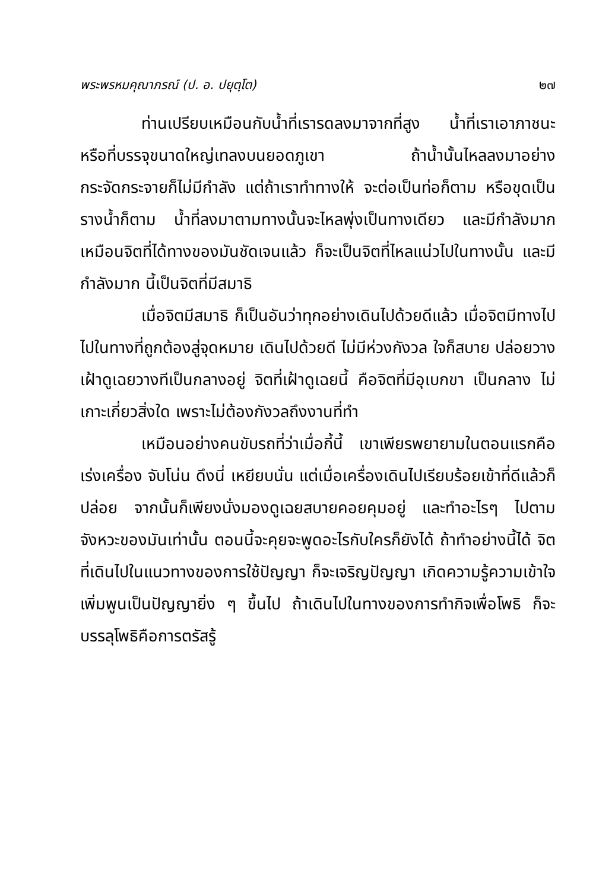พระพรหมคุณาภรณ์ (ป. อ. ปยุตฺโต) ๒๗
ท่านเปรียบเหมือนกับน้ำที่เรารดลงมาจากที่สูง น้ำที่เราเอาภาชนะหรือที่บรรจุขนาดใหญ่เทลงบนยอดภูเขา ถ้าน้ำนั้นไหลลงมาอย่างกระจัดกระจายก็ไม่มีกำลัง แต่ถ้าเราทำทางให้ จะต่อเป็นท่อก็ตาม หรือขุดเป็นรางน้ำก็ตาม น้ำที่ลงมาตามทางนั้นจะไหลพุ่งเป็นทางเดียว และมีกำลังมาก เหมือนจิตที่ได้ทางของมันชัดเจนแล้ว ก็จะเป็นจิตที่ไหลแน่วไปในทางนั้น และมีกำลังมาก นี้เป็นจิตที่มีสมาธิ
เมื่อจิตมีสมาธิ ก็เป็นอันว่าทุกอย่างเดินไปด้วยดีแล้ว เมื่อจิตมีทางไป ไปในทางที่ถูกต้องสู่จุดหมาย เดินไปด้วยดี ไม่มีห่วงกังวล ใจก็สบาย ปล่อยวาง เฝ้าดูเฉยวางทีเป็นกลางอยู่ จิตที่เฝ้าดูเฉยนี้ คือจิตที่มีอุเบกขา เป็นกลาง ไม่เกาะเกี่ยวสิ่งใด เพราะไม่ต้องกังวลถึงงานที่ทำ
เหมือนอย่างคนขับรถที่ว่าเมื่อกี้นี้ เขาเพียรพยายามในตอนแรกคือ เร่งเครื่อง จับโน่น ดึงนี่ เหยียบนั่น แต่เมื่อเครื่องเดินไปเรียบร้อยเข้าที่ดีแล้วก็ปล่อย จากนั้นก็เพียงนั่งมองดูเฉยสบายคอยคุมอยู่ และทำอะไรๆ ไปตามจังหวะของมันเท่านั้น ตอนนี้จะคุยจะพูดอะไรกับใครก็ยังได้ ถ้าทำอย่างนี้ได้ จิตที่เดินไปในแนวทางของการใช้ปัญญา ก็จะเจริญปัญญา เกิดความรู้ความเข้าใจเพิ่มพูนเป็นปัญญายิ่ง ๆ ขึ้นไป ถ้าเดินไปในทางของการทำกิจเพื่อโพธิ ก็จะบรรลุโพธิคือการตรัสรู้